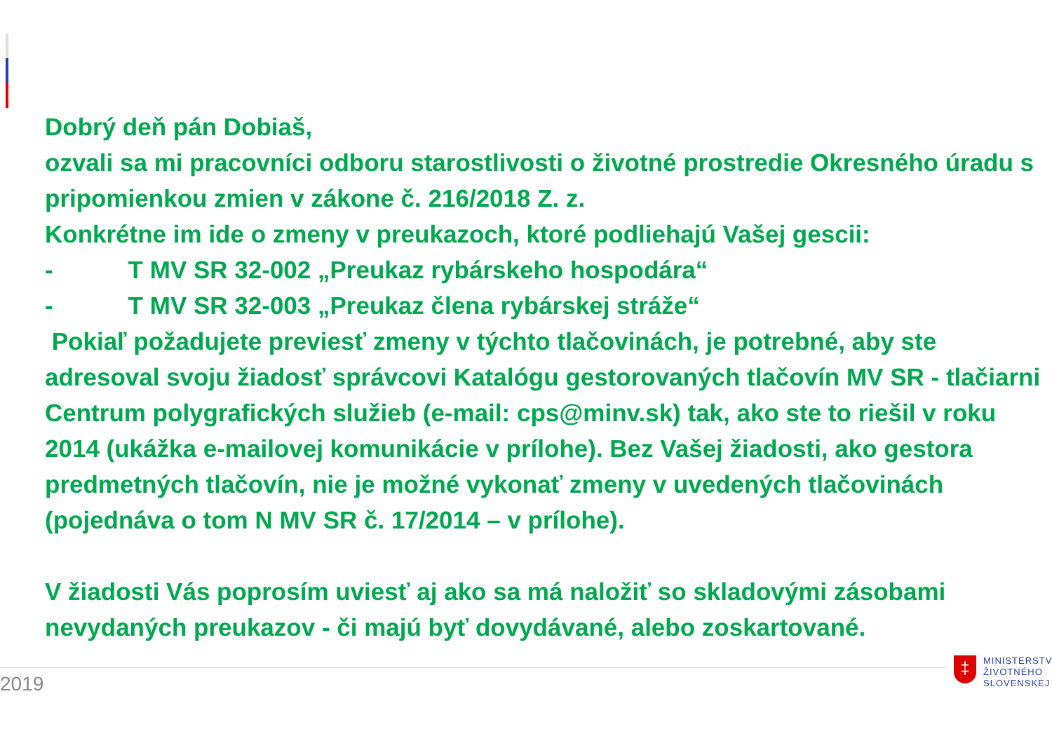Dobrý deň pán Dobiaš,
ozvali sa mi pracovníci odboru starostlivosti o životné prostredie Okresného úradu s pripomienkou zmien v zákone č. 216/2018 Z. z.
Konkrétne im ide o zmeny v preukazoch, ktoré podliehajú Vašej gescii:
- T MV SR 32-002 „Preukaz rybárskeho hospodára“
- T MV SR 32-003 „Preukaz člena rybárskej stráže“
Pokiaľ požadujete previesť zmeny v týchto tlačovinách, je potrebné, aby ste adresoval svoju žiadosť správcovi Katalógu gestorovaných tlačovín MV SR - tlačiarni Centrum polygrafických služieb (e-mail: cps@minv.sk) tak, ako ste to riešil v roku 2014 (ukážka e-mailovej komunikácie v prílohe). Bez Vašej žiadosti, ako gestora predmetných tlačovín, nie je možné vykonať zmeny v uvedených tlačovinách (pojednáva o tom N MV SR č. 17/2014 – v prílohe).
V žiadosti Vás poprosím uviesť aj ako sa má naložiť so skladovými zásobami nevydaných preukazov - či majú byť dovydávané, alebo zoskartované.
2019
‡
MINISTERSTV
ŽIVOTNÉHO
SLOVENSKEJ